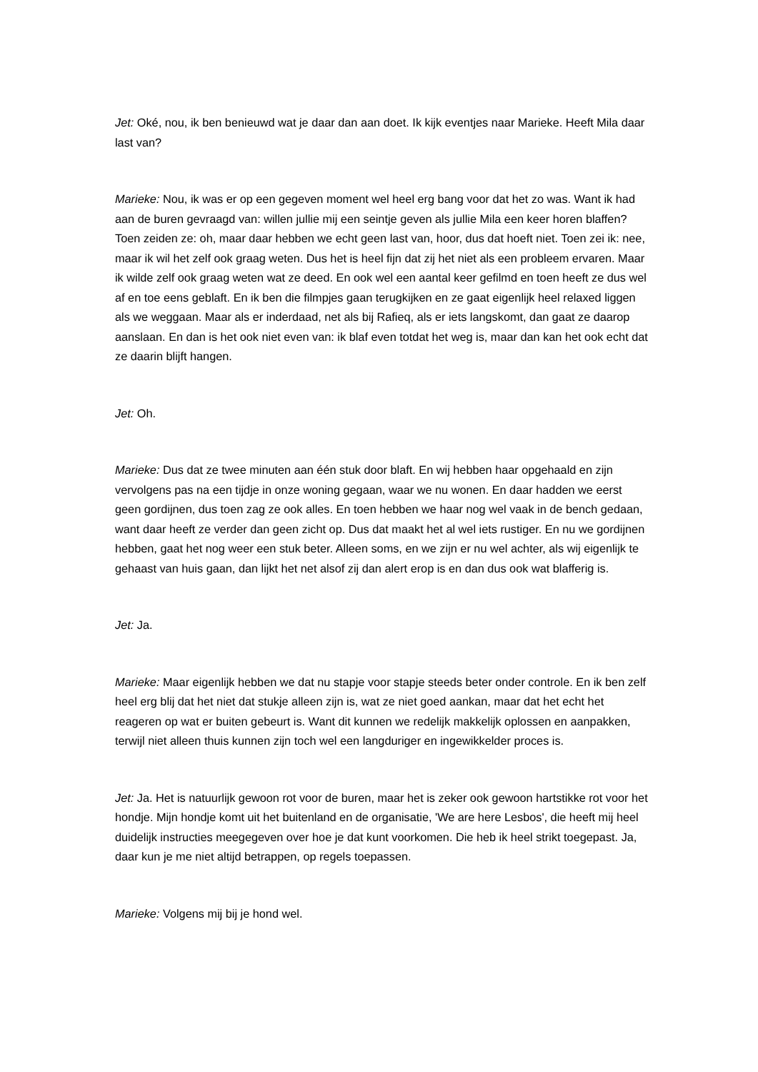Jet: Oké, nou, ik ben benieuwd wat je daar dan aan doet. Ik kijk eventjes naar Marieke. Heeft Mila daar last van?
Marieke: Nou, ik was er op een gegeven moment wel heel erg bang voor dat het zo was. Want ik had aan de buren gevraagd van: willen jullie mij een seintje geven als jullie Mila een keer horen blaffen? Toen zeiden ze: oh, maar daar hebben we echt geen last van, hoor, dus dat hoeft niet. Toen zei ik: nee, maar ik wil het zelf ook graag weten. Dus het is heel fijn dat zij het niet als een probleem ervaren. Maar ik wilde zelf ook graag weten wat ze deed. En ook wel een aantal keer gefilmd en toen heeft ze dus wel af en toe eens geblaft. En ik ben die filmpjes gaan terugkijken en ze gaat eigenlijk heel relaxed liggen als we weggaan. Maar als er inderdaad, net als bij Rafieq, als er iets langskomt, dan gaat ze daarop aanslaan. En dan is het ook niet even van: ik blaf even totdat het weg is, maar dan kan het ook echt dat ze daarin blijft hangen.
Jet: Oh.
Marieke: Dus dat ze twee minuten aan één stuk door blaft. En wij hebben haar opgehaald en zijn vervolgens pas na een tijdje in onze woning gegaan, waar we nu wonen. En daar hadden we eerst geen gordijnen, dus toen zag ze ook alles. En toen hebben we haar nog wel vaak in de bench gedaan, want daar heeft ze verder dan geen zicht op. Dus dat maakt het al wel iets rustiger. En nu we gordijnen hebben, gaat het nog weer een stuk beter. Alleen soms, en we zijn er nu wel achter, als wij eigenlijk te gehaast van huis gaan, dan lijkt het net alsof zij dan alert erop is en dan dus ook wat blafferig is.
Jet: Ja.
Marieke: Maar eigenlijk hebben we dat nu stapje voor stapje steeds beter onder controle. En ik ben zelf heel erg blij dat het niet dat stukje alleen zijn is, wat ze niet goed aankan, maar dat het echt het reageren op wat er buiten gebeurt is. Want dit kunnen we redelijk makkelijk oplossen en aanpakken, terwijl niet alleen thuis kunnen zijn toch wel een langduriger en ingewikkelder proces is.
Jet: Ja. Het is natuurlijk gewoon rot voor de buren, maar het is zeker ook gewoon hartstikke rot voor het hondje. Mijn hondje komt uit het buitenland en de organisatie, 'We are here Lesbos', die heeft mij heel duidelijk instructies meegegeven over hoe je dat kunt voorkomen. Die heb ik heel strikt toegepast. Ja, daar kun je me niet altijd betrappen, op regels toepassen.
Marieke: Volgens mij bij je hond wel.